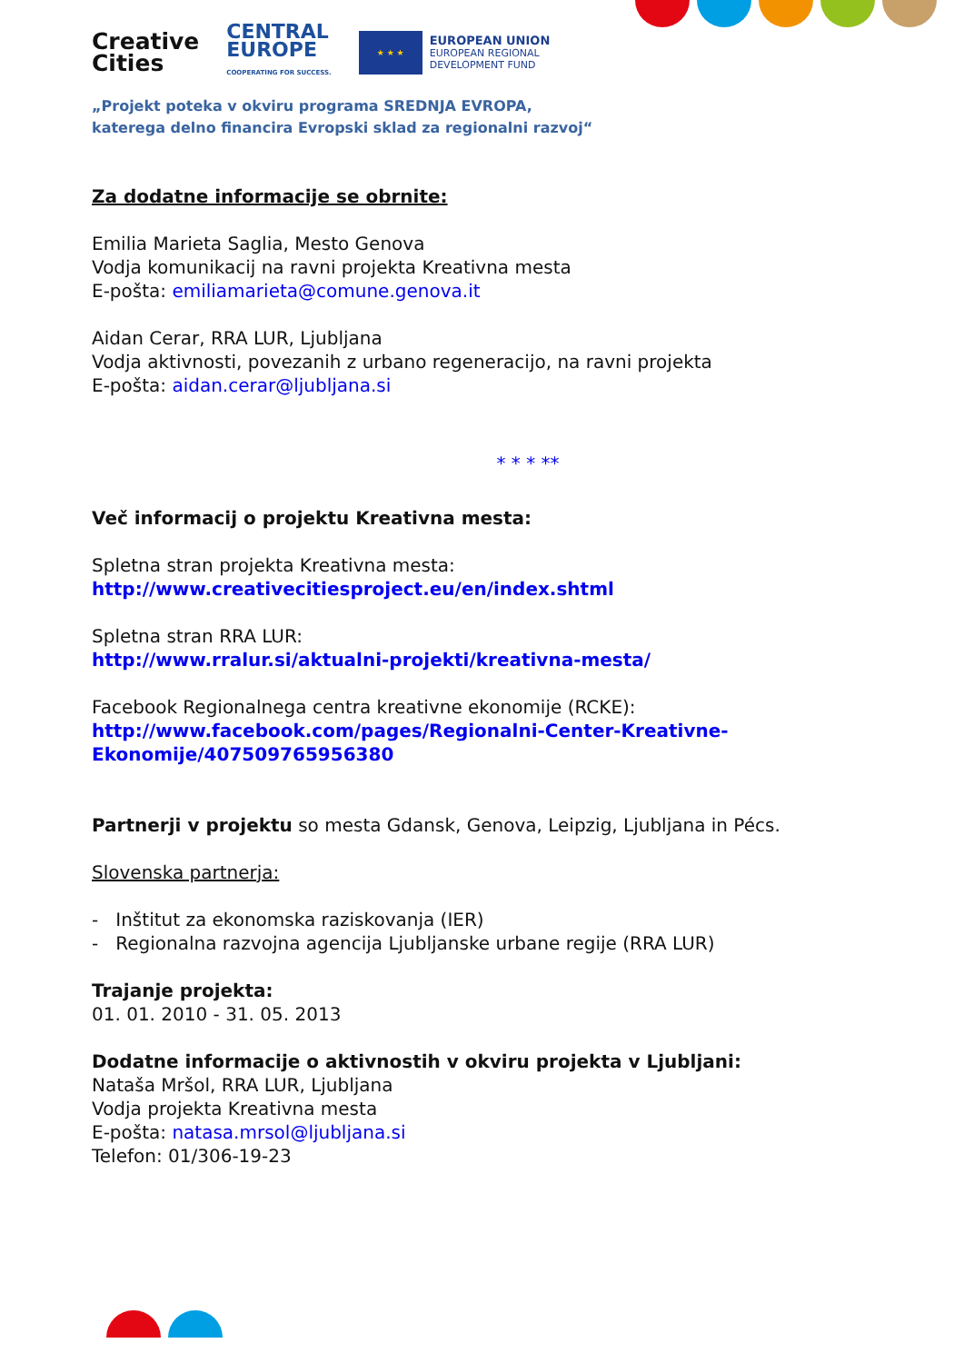Creative
Cities
CENTRAL
EUROPE
COOPERATING FOR SUCCESS.
★ ★ ★
EUROPEAN UNION
EUROPEAN REGIONAL
DEVELOPMENT FUND
„Projekt poteka v okviru programa SREDNJA EVROPA,
katerega delno financira Evropski sklad za regionalni razvoj“
Za dodatne informacije se obrnite:
Emilia Marieta Saglia, Mesto Genova
Vodja komunikacij na ravni projekta Kreativna mesta
E-pošta: emiliamarieta@comune.genova.it
Aidan Cerar, RRA LUR, Ljubljana
Vodja aktivnosti, povezanih z urbano regeneracijo, na ravni projekta
E-pošta: aidan.cerar@ljubljana.si
* * * **
Več informacij o projektu Kreativna mesta:
Spletna stran projekta Kreativna mesta:
http://www.creativecitiesproject.eu/en/index.shtml
Spletna stran RRA LUR:
http://www.rralur.si/aktualni-projekti/kreativna-mesta/
Facebook Regionalnega centra kreativne ekonomije (RCKE):
http://www.facebook.com/pages/Regionalni-Center-Kreativne-Ekonomije/407509765956380
Partnerji v projektu so mesta Gdansk, Genova, Leipzig, Ljubljana in Pécs.
Slovenska partnerja:
- Inštitut za ekonomska raziskovanja (IER)
- Regionalna razvojna agencija Ljubljanske urbane regije (RRA LUR)
Trajanje projekta:
01. 01. 2010 - 31. 05. 2013
Dodatne informacije o aktivnostih v okviru projekta v Ljubljani:
Nataša Mršol, RRA LUR, Ljubljana
Vodja projekta Kreativna mesta
E-pošta: natasa.mrsol@ljubljana.si
Telefon: 01/306-19-23